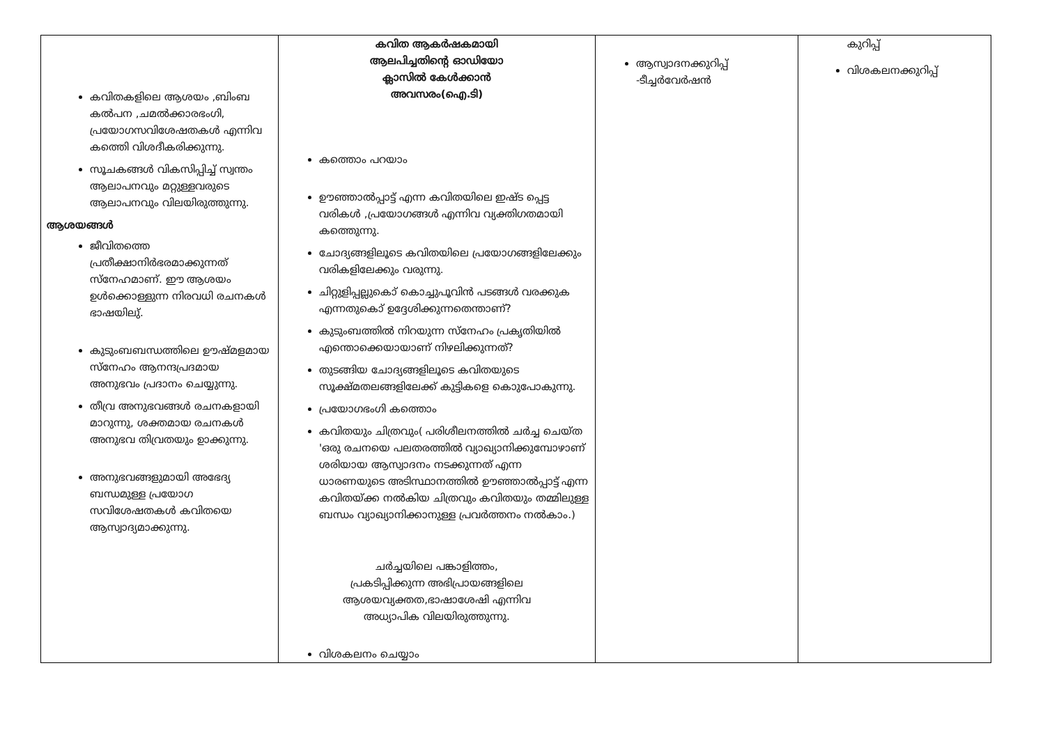| കവിതകളിലെ ആശയം ,ബിംബ കൽപന ,ചമൽക്കാരഭംഗി, പ്രയോഗസവിശേഷതകൾ എന്നിവ കത്തെി വിശദീകരിക്കുന്നു. സൂചകങ്ങൾ വികസിപ്പിച്ച് സ്വന്തം ആലാപനവും മറ്റുള്ളവരുടെ ആലാപനവും വിലയിരുത്തുന്നു. ആശയങ്ങൾ ജീവിതത്തെ പ്രതീക്ഷാനിർഭരമാക്കുന്നത് സ്നേഹമാണ്. ഈ ആശയം ഉൾക്കൊള്ളുന്ന നിരവധി രചനകൾ ഭാഷയിലു്. കുടുംബബന്ധത്തിലെ ഊഷ്മളമായ സ്നേഹം ആനന്ദപ്രദമായ അനുഭവം പ്രദാനം ചെയ്യുന്നു. തീവ്ര അനുഭവങ്ങൾ രചനകളായി മാറുന്നു, ശക്തമായ രചനകൾ അനുഭവ തിവ്രതയും ഉാക്കുന്നു. അനുഭവങ്ങളുമായി അഭേദ്യ ബന്ധമുള്ള പ്രയോഗ സവിശേഷതകൾ കവിതയെ ആസ്വാദ്യമാക്കുന്നു. | കവിത ആകർഷകമായി ആലപിച്ചതിന്റെ ഓഡിയോ ക്ലാസിൽ കേൾക്കാൻ അവസരം(ഐ.ടി) കത്തൊം പറയാം ഊഞ്ഞാൽപ്പാട്ട് എന്ന കവിതയിലെ ഇഷ്ട പ്പെട്ട വരികൾ ,പ്രയോഗങ്ങൾ എന്നിവ വ്യക്തിഗതമായി കത്തെുന്നു. ചോദ്യങ്ങളിലൂടെ കവിതയിലെ പ്രയോഗങ്ങളിലേക്കും വരികളിലേക്കും വരുന്നു. ചിറ്റുളിപ്പല്ലുകൊ് കൊച്ചുപൂവിൻ പടങ്ങൾ വരക്കുക എന്നതുകൊ് ഉദ്ദേശിക്കുന്നതെന്താണ്? കുടുംബത്തിൽ നിറയുന്ന സ്നേഹം പ്രകൃതിയിൽ എന്തൊക്കെയായാണ് നിഴലിക്കുന്നത്? തുടങ്ങിയ ചോദ്യങ്ങളിലൂടെ കവിതയുടെ സൂക്ഷ്മതലങ്ങളിലേക്ക് കുട്ടികളെ കൊുപോകുന്നു. പ്രയോഗഭംഗി കത്തൊം കവിതയും ചിത്രവും( പരിശീലനത്തിൽ ചർച്ച ചെയ്ത 'ഒരു രചനയെ പലതരത്തിൽ വ്യാഖ്യാനിക്കുമ്പോഴാണ് ശരിയായ ആസ്വാദനം നടക്കുന്നത് എന്ന ധാരണയുടെ അടിസ്ഥാനത്തിൽ ഊഞ്ഞാൽപ്പാട്ട് എന്ന കവിതയ്ക്ക നൽകിയ ചിത്രവും കവിതയും തമ്മിലുള്ള ബന്ധം വ്യാഖ്യാനിക്കാനുള്ള പ്രവർത്തനം നൽകാം.) ചർച്ചയിലെ പങ്കാളിത്തം, പ്രകടിപ്പിക്കുന്ന അഭിപ്രായങ്ങളിലെ ആശയവ്യക്തത,ഭാഷാശേഷി എന്നിവ അധ്യാപിക വിലയിരുത്തുന്നു. വിശകലനം ചെയ്യാം | ആസ്വാദനക്കുറിപ്പ് -ടീച്ചർവേർഷൻ | കുറിപ്പ് വിശകലനക്കുറിപ്പ് |